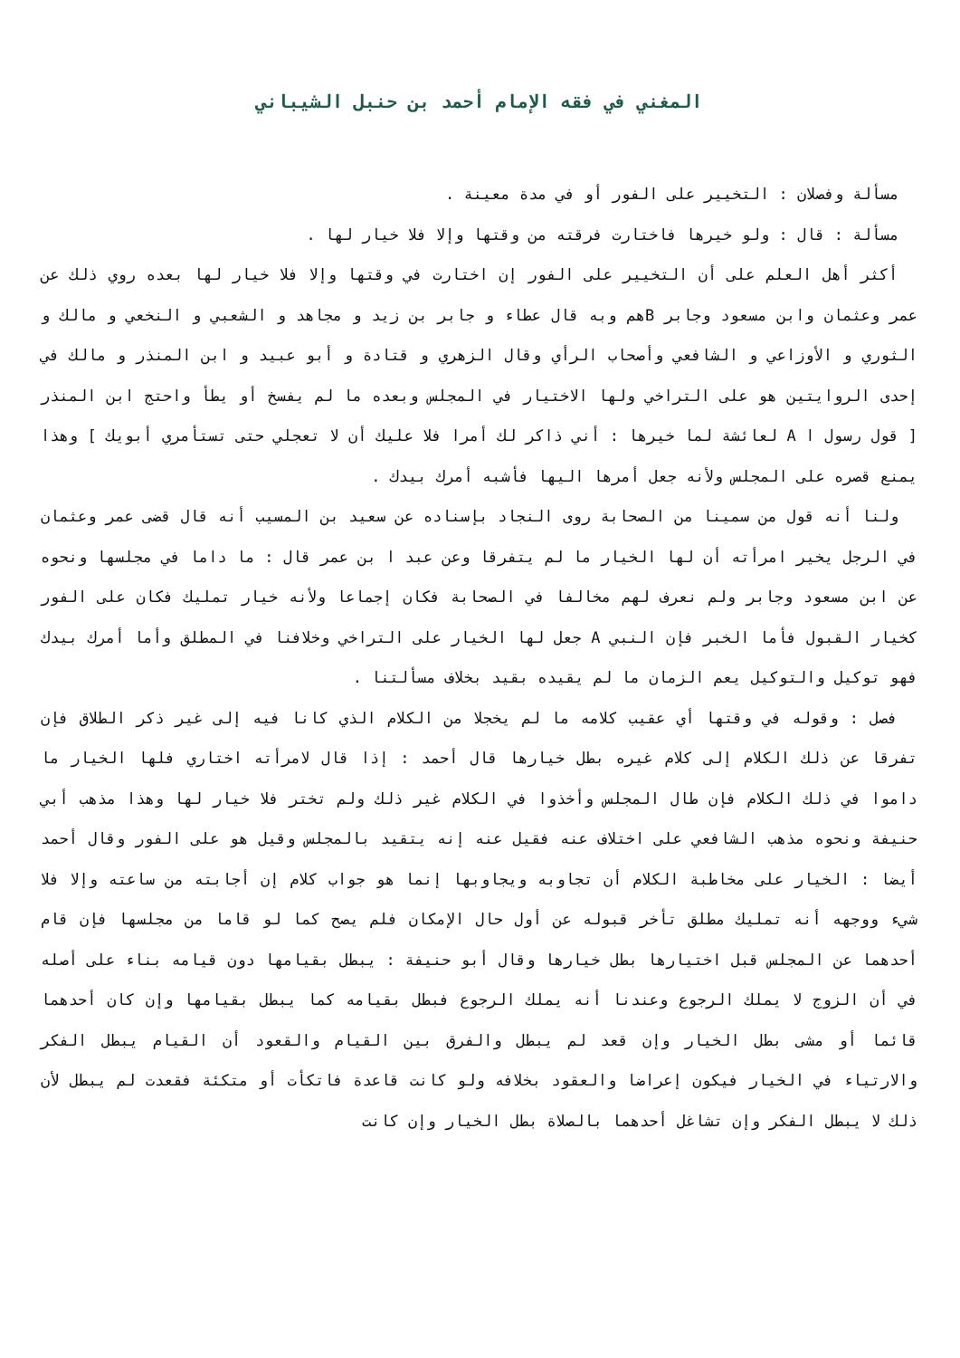المغني في فقه الإمام أحمد بن حنبل الشيباني
مسألة وفصلان : التخيير على الفور أو في مدة معينة .
مسألة : قال : ولو خيرها فاختارت فرقته من وقتها وإلا فلا خيار لها .
أكثر أهل العلم على أن التخيير على الفور إن اختارت في وقتها وإلا فلا خيار لها بعده روي ذلك عن عمر وعثمان وابن مسعود وجابر Bهم وبه قال عطاء و جابر بن زيد و مجاهد و الشعبي و النخعي و مالك و الثوري و الأوزاعي و الشافعي وأصحاب الرأي وقال الزهري و قتادة و أبو عبيد و ابن المنذر و مالك في إحدى الروايتين هو على التراخي ولها الاختيار في المجلس وبعده ما لم يفسخ أو يطأ واحتج ابن المنذر [ قول رسول ا A لعائشة لما خيرها : أني ذاكر لك أمرا فلا عليك أن لا تعجلي حتى تستأمري أبويك ] وهذا يمنع قصره على المجلس ولأنه جعل أمرها اليها فأشبه أمرك بيدك .
ولنا أنه قول من سمينا من الصحابة روى النجاد بإسناده عن سعيد بن المسيب أنه قال قضى عمر وعثمان في الرجل يخير امرأته أن لها الخيار ما لم يتفرقا وعن عبد ا بن عمر قال : ما داما في مجلسها ونحوه عن ابن مسعود وجابر ولم نعرف لهم مخالفا في الصحابة فكان إجماعا ولأنه خيار تمليك فكان على الفور كخيار القبول فأما الخبر فإن النبي A جعل لها الخيار على التراخي وخلافنا في المطلق وأما أمرك بيدك فهو توكيل والتوكيل يعم الزمان ما لم يقيده بقيد بخلاف مسألتنا .
فصل : وقوله في وقتها أي عقيب كلامه ما لم يخجلا من الكلام الذي كانا فيه إلى غير ذكر الطلاق فإن تفرقا عن ذلك الكلام إلى كلام غيره بطل خيارها قال أحمد : إذا قال لامرأته اختاري فلها الخيار ما داموا في ذلك الكلام فإن طال المجلس وأخذوا في الكلام غير ذلك ولم تختر فلا خيار لها وهذا مذهب أبي حنيفة ونحوه مذهب الشافعي على اختلاف عنه فقيل عنه إنه يتقيد بالمجلس وقيل هو على الفور وقال أحمد أيضا : الخيار على مخاطبة الكلام أن تجاوبه ويجاوبها إنما هو جواب كلام إن أجابته من ساعته وإلا فلا شيء ووجهه أنه تمليك مطلق تأخر قبوله عن أول حال الإمكان فلم يصح كما لو قاما من مجلسها فإن قام أحدهما عن المجلس قبل اختيارها بطل خيارها وقال أبو حنيفة : يبطل بقيامها دون قيامه بناء على أصله في أن الزوج لا يملك الرجوع وعندنا أنه يملك الرجوع فبطل بقيامه كما يبطل بقيامها وإن كان أحدهما قائما أو مشى بطل الخيار وإن قعد لم يبطل والفرق بين القيام والقعود أن القيام يبطل الفكر والارتياء في الخيار فيكون إعراضا والعقود بخلافه ولو كانت قاعدة فاتكأت أو متكئة فقعدت لم يبطل لأن ذلك لا يبطل الفكر وإن تشاغل أحدهما بالصلاة بطل الخيار وإن كانت